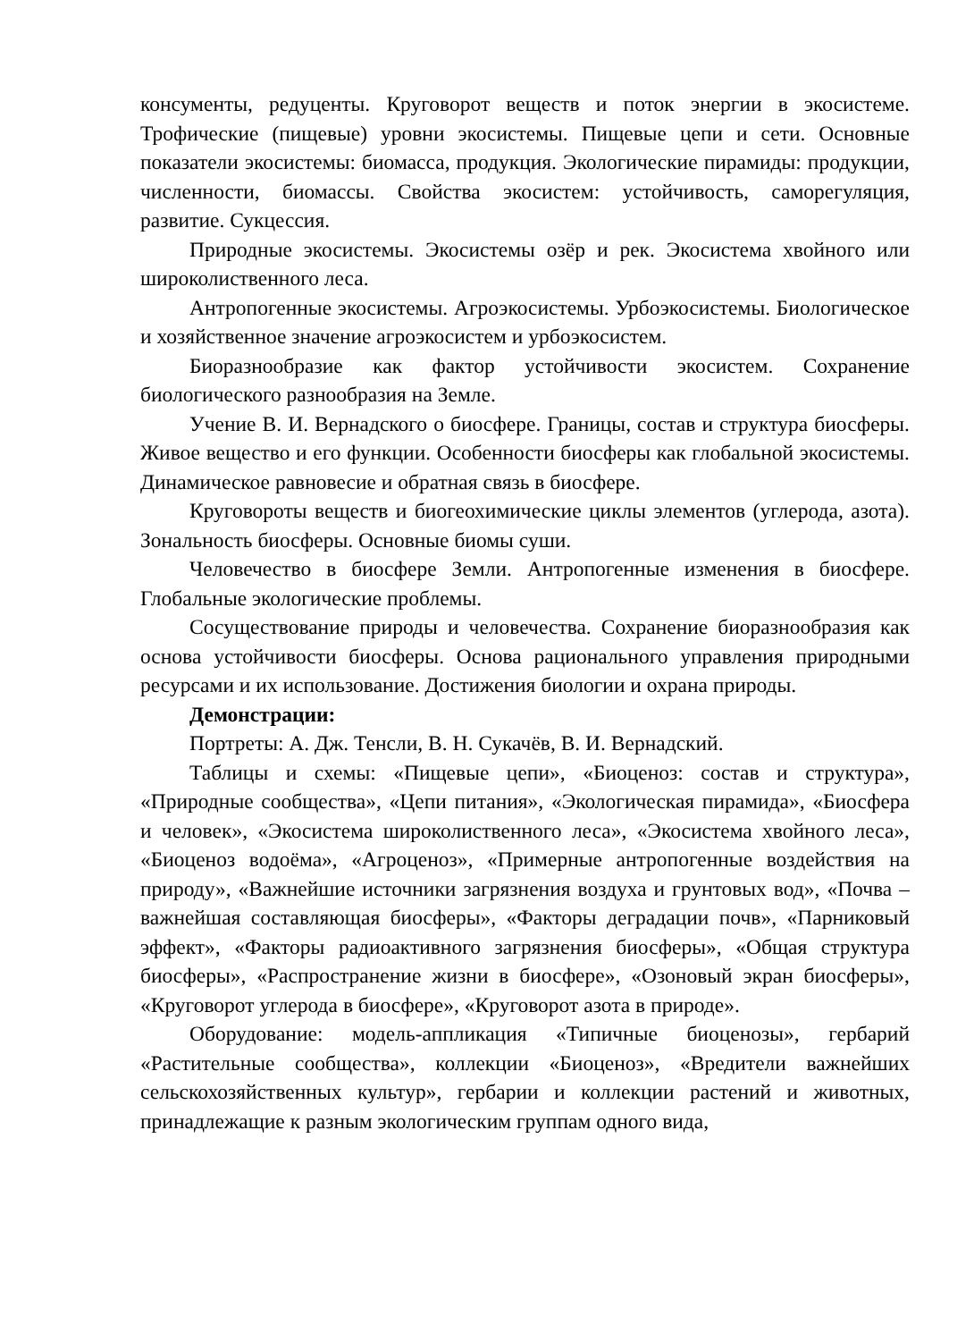консументы, редуценты. Круговорот веществ и поток энергии в экосистеме. Трофические (пищевые) уровни экосистемы. Пищевые цепи и сети. Основные показатели экосистемы: биомасса, продукция. Экологические пирамиды: продукции, численности, биомассы. Свойства экосистем: устойчивость, саморегуляция, развитие. Сукцессия.
Природные экосистемы. Экосистемы озёр и рек. Экосистема хвойного или широколиственного леса.
Антропогенные экосистемы. Агроэкосистемы. Урбоэкосистемы. Биологическое и хозяйственное значение агроэкосистем и урбоэкосистем.
Биоразнообразие как фактор устойчивости экосистем. Сохранение биологического разнообразия на Земле.
Учение В. И. Вернадского о биосфере. Границы, состав и структура биосферы. Живое вещество и его функции. Особенности биосферы как глобальной экосистемы. Динамическое равновесие и обратная связь в биосфере.
Круговороты веществ и биогеохимические циклы элементов (углерода, азота). Зональность биосферы. Основные биомы суши.
Человечество в биосфере Земли. Антропогенные изменения в биосфере. Глобальные экологические проблемы.
Сосуществование природы и человечества. Сохранение биоразнообразия как основа устойчивости биосферы. Основа рационального управления природными ресурсами и их использование. Достижения биологии и охрана природы.
Демонстрации:
Портреты: А. Дж. Тенсли, В. Н. Сукачёв, В. И. Вернадский.
Таблицы и схемы: «Пищевые цепи», «Биоценоз: состав и структура», «Природные сообщества», «Цепи питания», «Экологическая пирамида», «Биосфера и человек», «Экосистема широколиственного леса», «Экосистема хвойного леса», «Биоценоз водоёма», «Агроценоз», «Примерные антропогенные воздействия на природу», «Важнейшие источники загрязнения воздуха и грунтовых вод», «Почва – важнейшая составляющая биосферы», «Факторы деградации почв», «Парниковый эффект», «Факторы радиоактивного загрязнения биосферы», «Общая структура биосферы», «Распространение жизни в биосфере», «Озоновый экран биосферы», «Круговорот углерода в биосфере», «Круговорот азота в природе».
Оборудование: модель-аппликация «Типичные биоценозы», гербарий «Растительные сообщества», коллекции «Биоценоз», «Вредители важнейших сельскохозяйственных культур», гербарии и коллекции растений и животных, принадлежащие к разным экологическим группам одного вида,